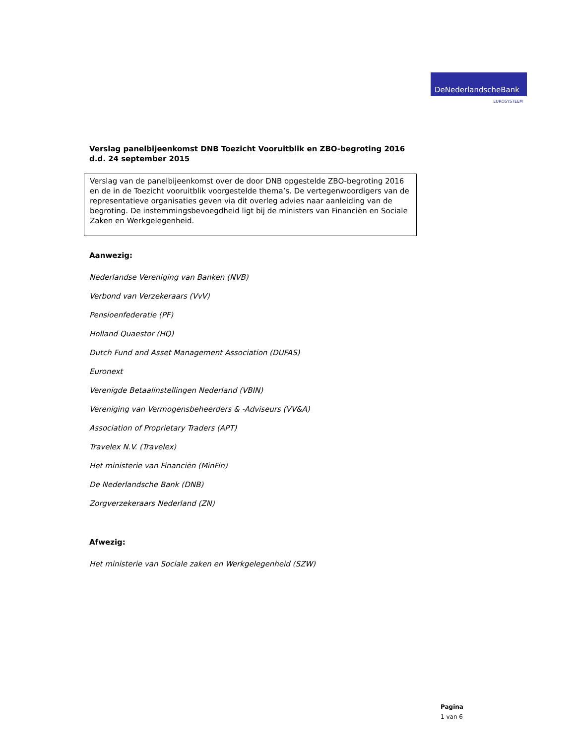DeNederlandscheBank
EUROSYSTEEM
Verslag panelbijeenkomst DNB Toezicht Vooruitblik en ZBO-begroting 2016
d.d. 24 september 2015
Verslag van de panelbijeenkomst over de door DNB opgestelde ZBO-begroting 2016 en de in de Toezicht vooruitblik voorgestelde thema’s. De vertegenwoordigers van de representatieve organisaties geven via dit overleg advies naar aanleiding van de begroting. De instemmingsbevoegdheid ligt bij de ministers van Financiën en Sociale Zaken en Werkgelegenheid.
Aanwezig:
Nederlandse Vereniging van Banken (NVB)
Verbond van Verzekeraars (VvV)
Pensioenfederatie (PF)
Holland Quaestor (HQ)
Dutch Fund and Asset Management Association (DUFAS)
Euronext
Verenigde Betaalinstellingen Nederland (VBIN)
Vereniging van Vermogensbeheerders & -Adviseurs (VV&A)
Association of Proprietary Traders (APT)
Travelex N.V. (Travelex)
Het ministerie van Financiën (MinFin)
De Nederlandsche Bank (DNB)
Zorgverzekeraars Nederland (ZN)
Afwezig:
Het ministerie van Sociale zaken en Werkgelegenheid (SZW)
Pagina
1 van 6